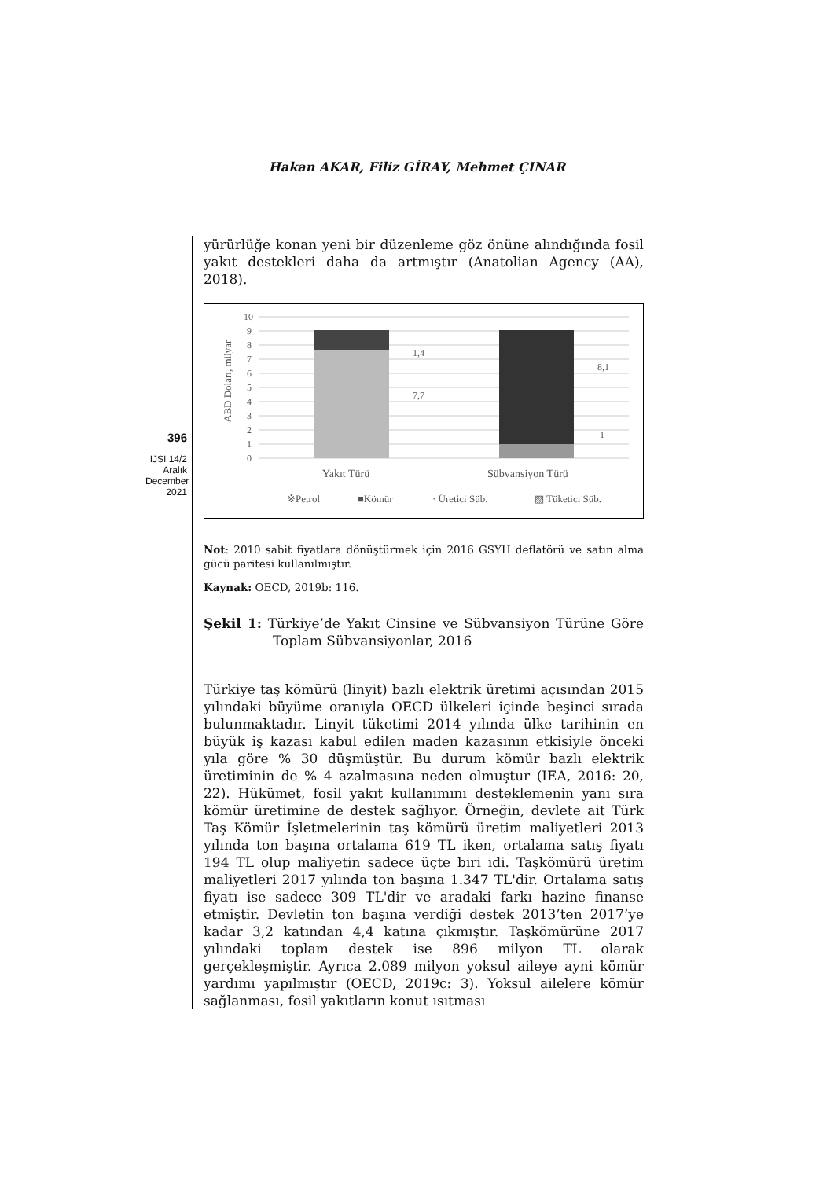Hakan AKAR, Filiz GİRAY, Mehmet ÇINAR
396
IJSI 14/2
Aralık
December
2021
yürürlüğe konan yeni bir düzenleme göz önüne alındığında fosil yakıt destekleri daha da artmıştır (Anatolian Agency (AA), 2018).
10
9
8
7
6
5
4
3
2
1
0
ABD Doları, milyar
1,4
7,7
8,1
1
Yakıt Türü
Sübvansiyon Türü
※Petrol
■Kömür
· Üretici Süb.
▨ Tüketici Süb.
Not: 2010 sabit fiyatlara dönüştürmek için 2016 GSYH deflatörü ve satın alma gücü paritesi kullanılmıştır.
Kaynak: OECD, 2019b: 116.
Şekil 1: Türkiye’de Yakıt Cinsine ve Sübvansiyon Türüne Göre Toplam Sübvansiyonlar, 2016
Türkiye taş kömürü (linyit) bazlı elektrik üretimi açısından 2015 yılındaki büyüme oranıyla OECD ülkeleri içinde beşinci sırada bulunmaktadır. Linyit tüketimi 2014 yılında ülke tarihinin en büyük iş kazası kabul edilen maden kazasının etkisiyle önceki yıla göre % 30 düşmüştür. Bu durum kömür bazlı elektrik üretiminin de % 4 azalmasına neden olmuştur (IEA, 2016: 20, 22). Hükümet, fosil yakıt kullanımını desteklemenin yanı sıra kömür üretimine de destek sağlıyor. Örneğin, devlete ait Türk Taş Kömür İşletmelerinin taş kömürü üretim maliyetleri 2013 yılında ton başına ortalama 619 TL iken, ortalama satış fiyatı 194 TL olup maliyetin sadece üçte biri idi. Taşkömürü üretim maliyetleri 2017 yılında ton başına 1.347 TL'dir. Ortalama satış fiyatı ise sadece 309 TL'dir ve aradaki farkı hazine finanse etmiştir. Devletin ton başına verdiği destek 2013’ten 2017’ye kadar 3,2 katından 4,4 katına çıkmıştır. Taşkömürüne 2017 yılındaki toplam destek ise 896 milyon TL olarak gerçekleşmiştir. Ayrıca 2.089 milyon yoksul aileye ayni kömür yardımı yapılmıştır (OECD, 2019c: 3). Yoksul ailelere kömür sağlanması, fosil yakıtların konut ısıtması